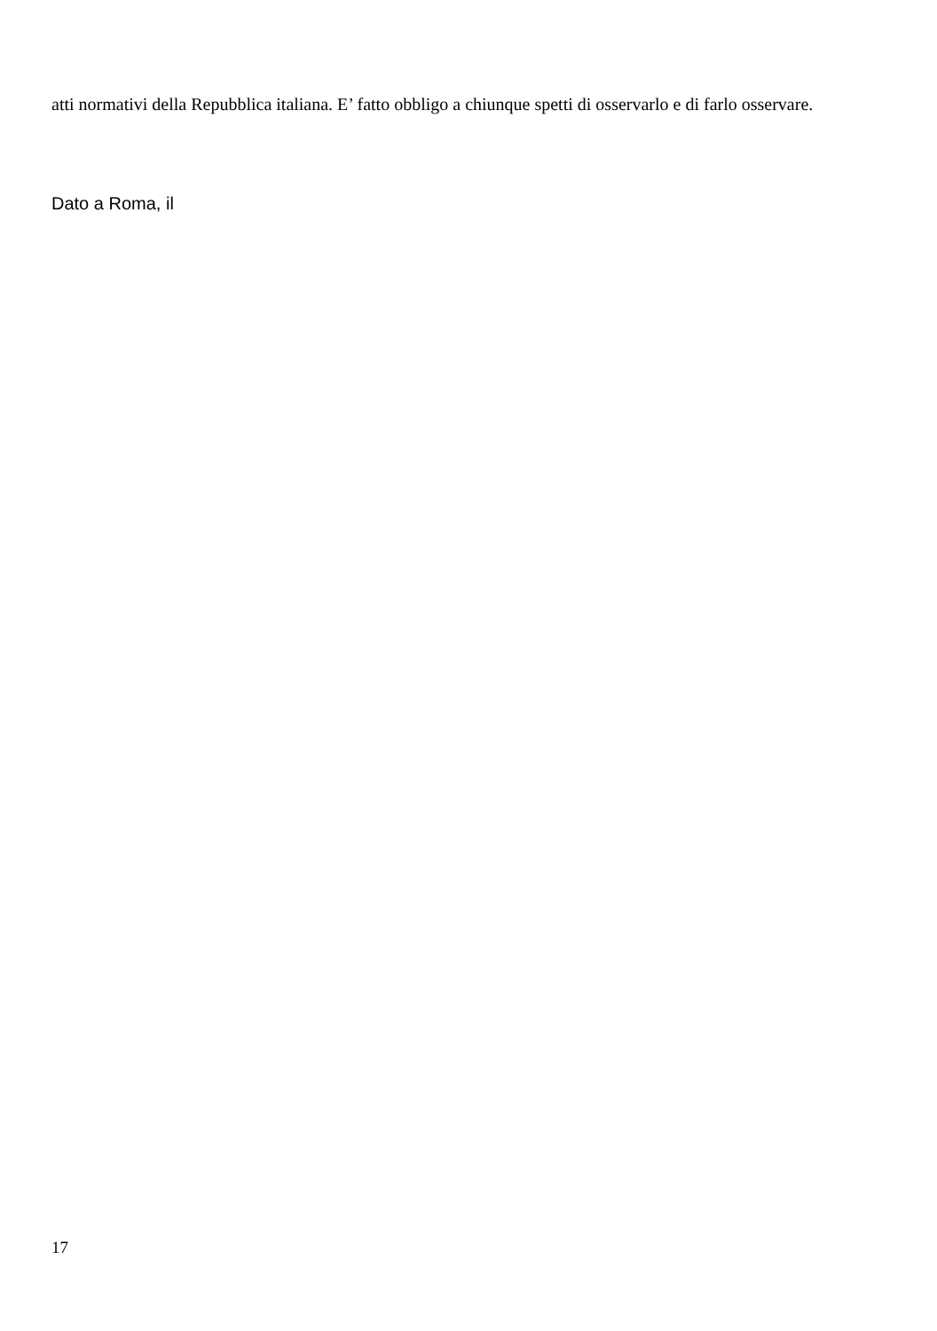atti normativi della Repubblica italiana. E’ fatto obbligo a chiunque spetti di osservarlo e di farlo osservare.
Dato a Roma, il
17